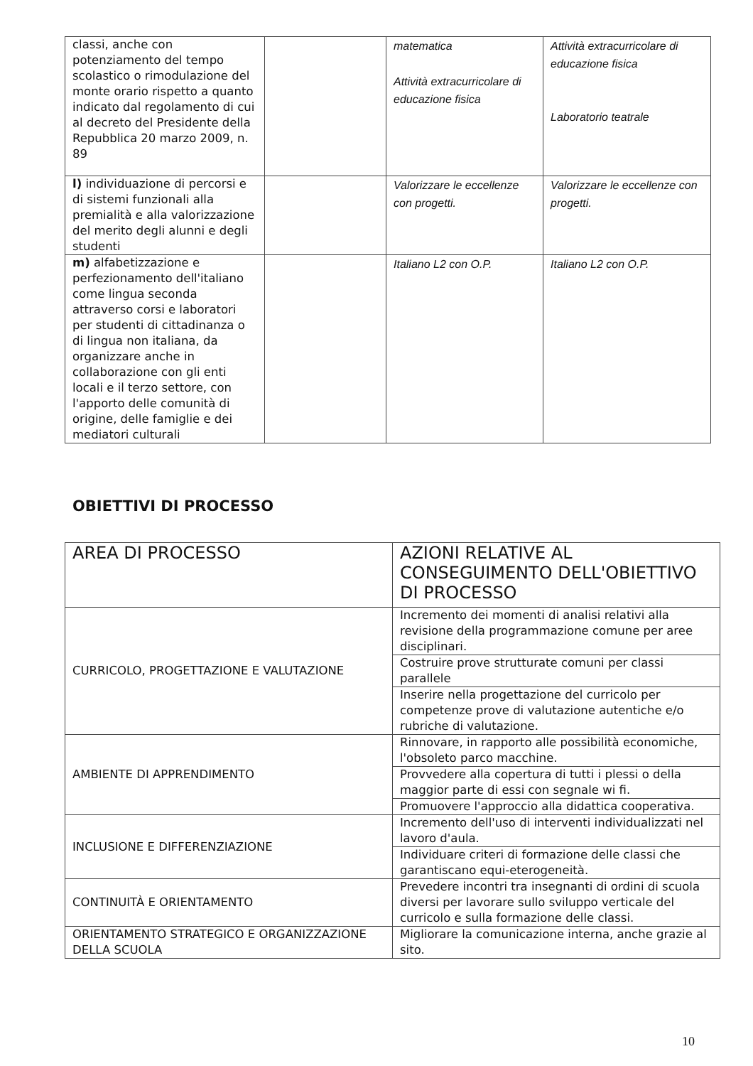| classi, anche con potenziamento del tempo scolastico o rimodulazione del monte orario rispetto a quanto indicato dal regolamento di cui al decreto del Presidente della Repubblica 20 marzo 2009, n. 89 | | matematica Attività extracurricolare di educazione fisica | Attività extracurricolare di educazione fisica Laboratorio teatrale |
| l) individuazione di percorsi e di sistemi funzionali alla premialità e alla valorizzazione del merito degli alunni e degli studenti | | Valorizzare le eccellenze con progetti. | Valorizzare le eccellenze con progetti. |
| m) alfabetizzazione e perfezionamento dell'italiano come lingua seconda attraverso corsi e laboratori per studenti di cittadinanza o di lingua non italiana, da organizzare anche in collaborazione con gli enti locali e il terzo settore, con l'apporto delle comunità di origine, delle famiglie e dei mediatori culturali | | Italiano L2 con O.P. | Italiano L2 con O.P. |
OBIETTIVI DI PROCESSO
| AREA DI PROCESSO | AZIONI RELATIVE AL CONSEGUIMENTO DELL'OBIETTIVO DI PROCESSO |
| --- | --- |
| CURRICOLO, PROGETTAZIONE E VALUTAZIONE | Incremento dei momenti di analisi relativi alla revisione della programmazione comune per aree disciplinari. |
| | Costruire prove strutturate comuni per classi parallele |
| | Inserire nella progettazione del curricolo per competenze prove di valutazione autentiche e/o rubriche di valutazione. |
| AMBIENTE DI APPRENDIMENTO | Rinnovare, in rapporto alle possibilità economiche, l'obsoleto parco macchine. |
| | Provvedere alla copertura di tutti i plessi o della maggior parte di essi con segnale wi fi. |
| | Promuovere l'approccio alla didattica cooperativa. |
| INCLUSIONE E DIFFERENZIAZIONE | Incremento dell'uso di interventi individualizzati nel lavoro d'aula. |
| | Individuare criteri di formazione delle classi che garantiscano equi-eterogeneità. |
| CONTINUITÀ E ORIENTAMENTO | Prevedere incontri tra insegnanti di ordini di scuola diversi per lavorare sullo sviluppo verticale del curricolo e sulla formazione delle classi. |
| ORIENTAMENTO STRATEGICO E ORGANIZZAZIONE DELLA SCUOLA | Migliorare la comunicazione interna, anche grazie al sito. |
10